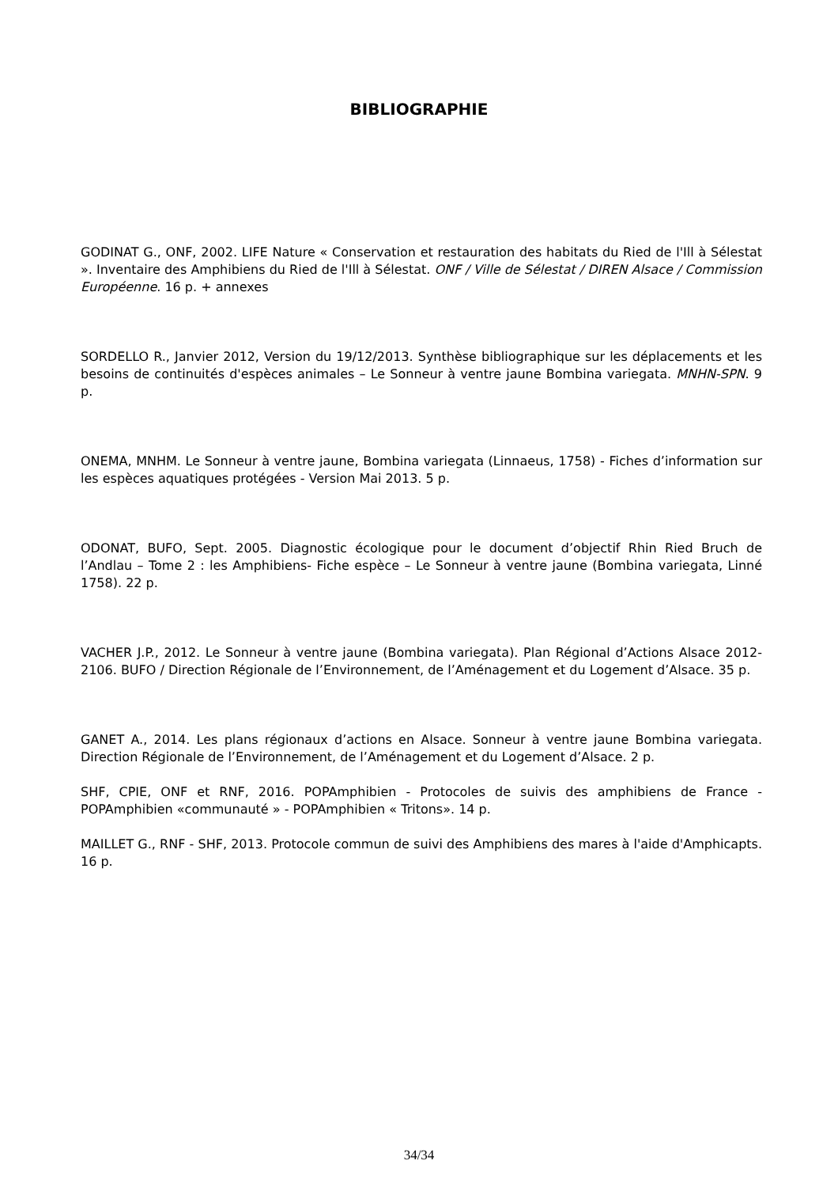BIBLIOGRAPHIE
GODINAT G., ONF, 2002. LIFE Nature « Conservation et restauration des habitats du Ried de l'Ill à Sélestat ». Inventaire des Amphibiens du Ried de l'Ill à Sélestat. ONF / Ville de Sélestat / DIREN Alsace / Commission Européenne. 16 p. + annexes
SORDELLO R., Janvier 2012, Version du 19/12/2013. Synthèse bibliographique sur les déplacements et les besoins de continuités d'espèces animales – Le Sonneur à ventre jaune Bombina variegata. MNHN-SPN. 9 p.
ONEMA, MNHM. Le Sonneur à ventre jaune, Bombina variegata (Linnaeus, 1758) - Fiches d’information sur les espèces aquatiques protégées - Version Mai 2013. 5 p.
ODONAT, BUFO, Sept. 2005. Diagnostic écologique pour le document d’objectif Rhin Ried Bruch de l’Andlau – Tome 2 : les Amphibiens- Fiche espèce – Le Sonneur à ventre jaune (Bombina variegata, Linné 1758). 22 p.
VACHER J.P., 2012. Le Sonneur à ventre jaune (Bombina variegata). Plan Régional d’Actions Alsace 2012-2106. BUFO / Direction Régionale de l’Environnement, de l’Aménagement et du Logement d’Alsace. 35 p.
GANET A., 2014. Les plans régionaux d’actions en Alsace. Sonneur à ventre jaune Bombina variegata. Direction Régionale de l’Environnement, de l’Aménagement et du Logement d’Alsace. 2 p.
SHF, CPIE, ONF et RNF, 2016. POPAmphibien - Protocoles de suivis des amphibiens de France - POPAmphibien «communauté » - POPAmphibien « Tritons». 14 p.
MAILLET G., RNF - SHF, 2013. Protocole commun de suivi des Amphibiens des mares à l'aide d'Amphicapts. 16 p.
34/34